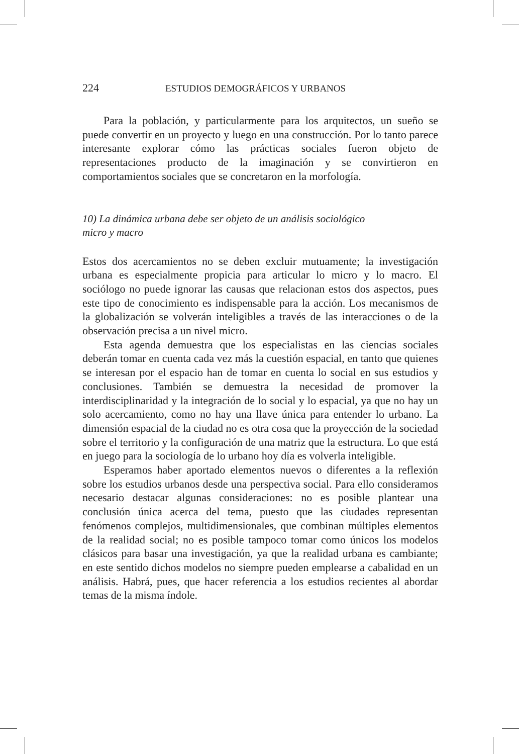224 ESTUDIOS DEMOGRÁFICOS Y URBANOS
Para la población, y particularmente para los arquitectos, un sueño se puede convertir en un proyecto y luego en una construcción. Por lo tanto parece interesante explorar cómo las prácticas sociales fueron objeto de representaciones producto de la imaginación y se convirtieron en comportamientos sociales que se concretaron en la morfología.
10) La dinámica urbana debe ser objeto de un análisis sociológico
micro y macro
Estos dos acercamientos no se deben excluir mutuamente; la investigación urbana es especialmente propicia para articular lo micro y lo macro. El sociólogo no puede ignorar las causas que relacionan estos dos aspectos, pues este tipo de conocimiento es indispensable para la acción. Los mecanismos de la globalización se volverán inteligibles a través de las interacciones o de la observación precisa a un nivel micro.
Esta agenda demuestra que los especialistas en las ciencias sociales deberán tomar en cuenta cada vez más la cuestión espacial, en tanto que quienes se interesan por el espacio han de tomar en cuenta lo social en sus estudios y conclusiones. También se demuestra la necesidad de promover la interdisciplinaridad y la integración de lo social y lo espacial, ya que no hay un solo acercamiento, como no hay una llave única para entender lo urbano. La dimensión espacial de la ciudad no es otra cosa que la proyección de la sociedad sobre el territorio y la configuración de una matriz que la estructura. Lo que está en juego para la sociología de lo urbano hoy día es volverla inteligible.
Esperamos haber aportado elementos nuevos o diferentes a la reflexión sobre los estudios urbanos desde una perspectiva social. Para ello consideramos necesario destacar algunas consideraciones: no es posible plantear una conclusión única acerca del tema, puesto que las ciudades representan fenómenos complejos, multidimensionales, que combinan múltiples elementos de la realidad social; no es posible tampoco tomar como únicos los modelos clásicos para basar una investigación, ya que la realidad urbana es cambiante; en este sentido dichos modelos no siempre pueden emplearse a cabalidad en un análisis. Habrá, pues, que hacer referencia a los estudios recientes al abordar temas de la misma índole.